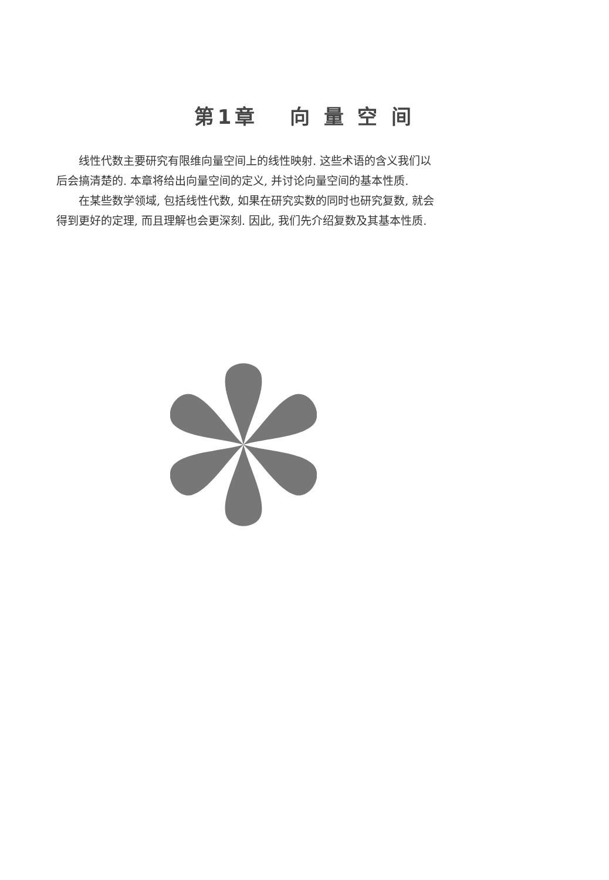第1章 向 量 空 间
线性代数主要研究有限维向量空间上的线性映射. 这些术语的含义我们以后会搞清楚的. 本章将给出向量空间的定义, 并讨论向量空间的基本性质.
在某些数学领域, 包括线性代数, 如果在研究实数的同时也研究复数, 就会得到更好的定理, 而且理解也会更深刻. 因此, 我们先介绍复数及其基本性质.